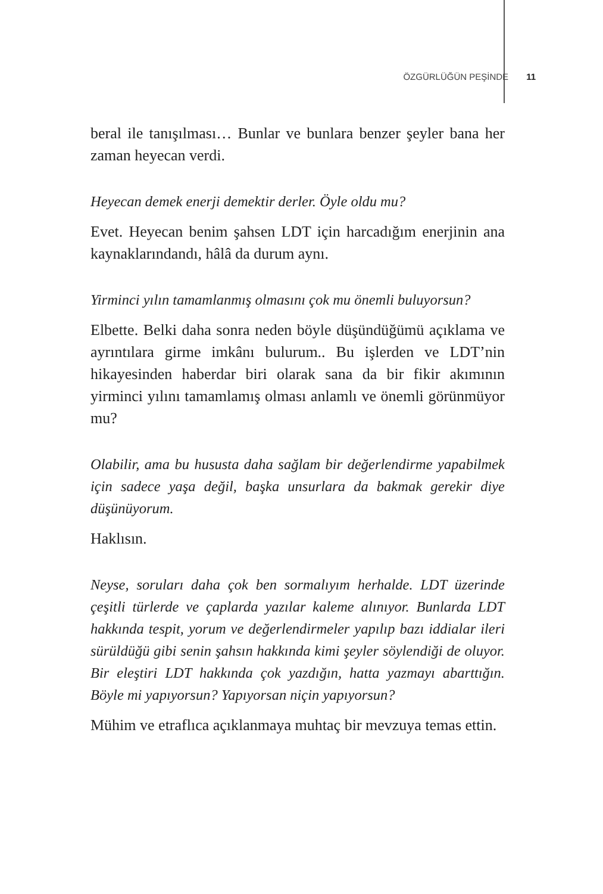ÖZGÜRLÜĞÜN PEŞİNDE 11
beral ile tanışılması… Bunlar ve bunlara benzer şeyler bana her zaman heyecan verdi.
Heyecan demek enerji demektir derler. Öyle oldu mu?
Evet. Heyecan benim şahsen LDT için harcadığım enerjinin ana kaynaklarındandı, hâlâ da durum aynı.
Yirminci yılın tamamlanmış olmasını çok mu önemli buluyorsun?
Elbette. Belki daha sonra neden böyle düşündüğümü açıklama ve ayrıntılara girme imkânı bulurum.. Bu işlerden ve LDT’nin hikayesinden haberdar biri olarak sana da bir fikir akımının yirminci yılını tamamlamış olması anlamlı ve önemli görünmüyor mu?
Olabilir, ama bu hususta daha sağlam bir değerlendirme yapabilmek için sadece yaşa değil, başka unsurlara da bakmak gerekir diye düşünüyorum.
Haklısın.
Neyse, soruları daha çok ben sormalıyım herhalde. LDT üzerinde çeşitli türlerde ve çaplarda yazılar kaleme alınıyor. Bunlarda LDT hakkında tespit, yorum ve değerlendirmeler yapılıp bazı iddialar ileri sürüldüğü gibi senin şahsın hakkında kimi şeyler söylendiği de oluyor. Bir eleştiri LDT hakkında çok yazdığın, hatta yazmayı abarttığın. Böyle mi yapıyorsun? Yapıyorsan niçin yapıyorsun?
Mühim ve etraflıca açıklanmaya muhtaç bir mevzuya temas ettin.